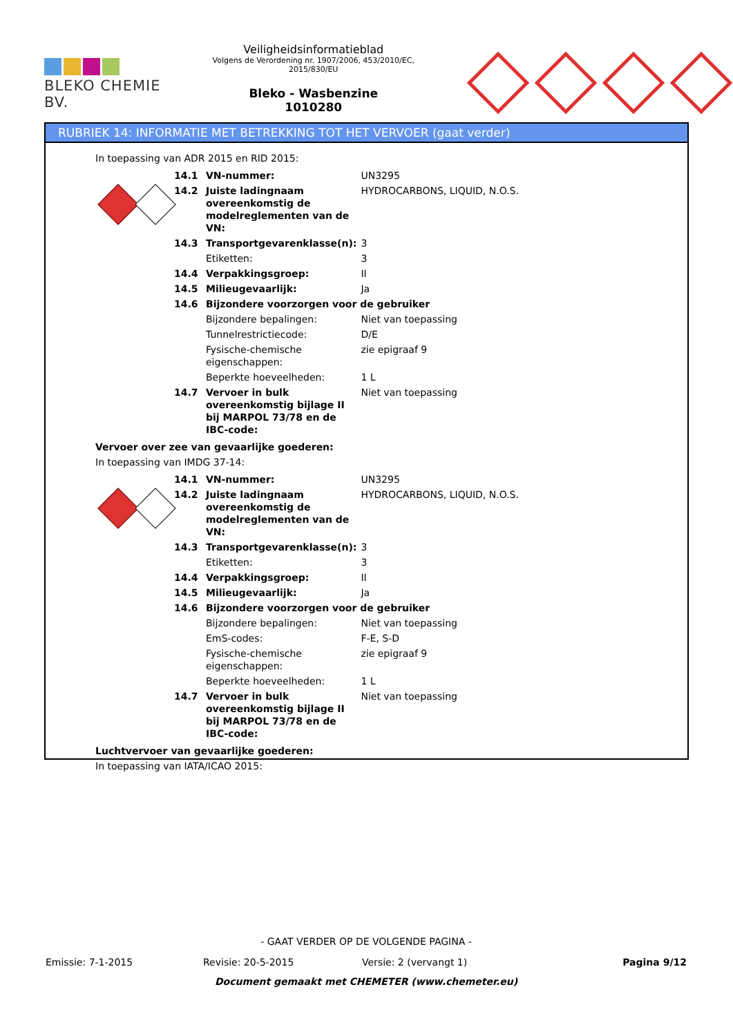BLEKO CHEMIE BV.
Veiligheidsinformatieblad
Volgens de Verordening nr. 1907/2006, 453/2010/EC, 2015/830/EU
Bleko - Wasbenzine
1010280
RUBRIEK 14: INFORMATIE MET BETREKKING TOT HET VERVOER (gaat verder)
In toepassing van ADR 2015 en RID 2015:
| | 14.1 | VN-nummer: | UN3295 |
| | 14.2 | Juiste ladingnaam overeenkomstig de modelreglementen van de VN: | HYDROCARBONS, LIQUID, N.O.S. |
| | 14.3 | Transportgevarenklasse(n): | 3 |
| | | Etiketten: | 3 |
| | 14.4 | Verpakkingsgroep: | II |
| | 14.5 | Milieugevaarlijk: | Ja |
| | 14.6 | Bijzondere voorzorgen voor de gebruiker | |
| | | Bijzondere bepalingen: | Niet van toepassing |
| | | Tunnelrestrictiecode: | D/E |
| | | Fysische-chemische eigenschappen: | zie epigraaf 9 |
| | | Beperkte hoeveelheden: | 1 L |
| | 14.7 | Vervoer in bulk overeenkomstig bijlage II bij MARPOL 73/78 en de IBC-code: | Niet van toepassing |
Vervoer over zee van gevaarlijke goederen:
In toepassing van IMDG 37-14:
| | 14.1 | VN-nummer: | UN3295 |
| | 14.2 | Juiste ladingnaam overeenkomstig de modelreglementen van de VN: | HYDROCARBONS, LIQUID, N.O.S. |
| | 14.3 | Transportgevarenklasse(n): | 3 |
| | | Etiketten: | 3 |
| | 14.4 | Verpakkingsgroep: | II |
| | 14.5 | Milieugevaarlijk: | Ja |
| | 14.6 | Bijzondere voorzorgen voor de gebruiker | |
| | | Bijzondere bepalingen: | Niet van toepassing |
| | | EmS-codes: | F-E, S-D |
| | | Fysische-chemische eigenschappen: | zie epigraaf 9 |
| | | Beperkte hoeveelheden: | 1 L |
| | 14.7 | Vervoer in bulk overeenkomstig bijlage II bij MARPOL 73/78 en de IBC-code: | Niet van toepassing |
Luchtvervoer van gevaarlijke goederen:
In toepassing van IATA/ICAO 2015:
- GAAT VERDER OP DE VOLGENDE PAGINA -
Emissie: 7-1-2015 Revisie: 20-5-2015 Versie: 2 (vervangt 1) Pagina 9/12
Document gemaakt met CHEMETER (www.chemeter.eu)